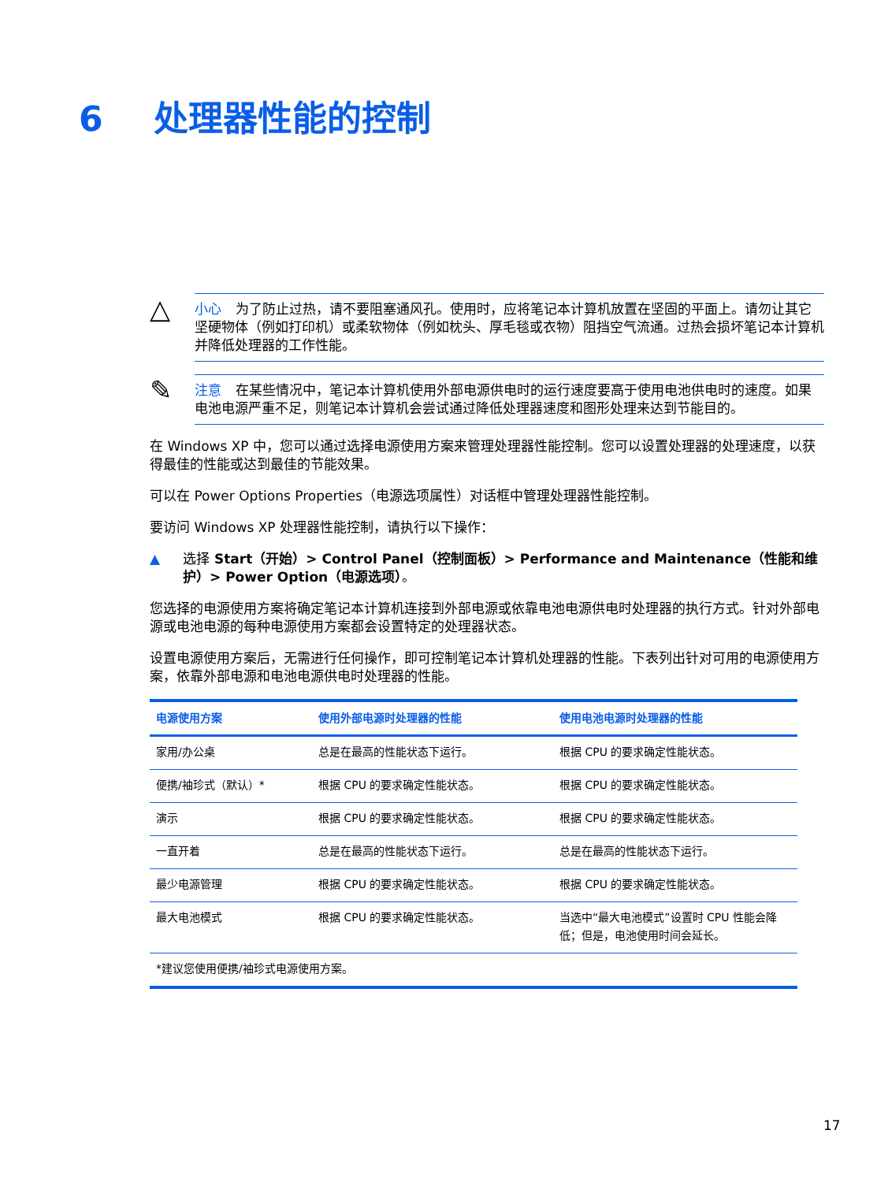6 处理器性能的控制
△
小心 为了防止过热，请不要阻塞通风孔。使用时，应将笔记本计算机放置在坚固的平面上。请勿让其它坚硬物体（例如打印机）或柔软物体（例如枕头、厚毛毯或衣物）阻挡空气流通。过热会损坏笔记本计算机并降低处理器的工作性能。
✎
注意 在某些情况中，笔记本计算机使用外部电源供电时的运行速度要高于使用电池供电时的速度。如果电池电源严重不足，则笔记本计算机会尝试通过降低处理器速度和图形处理来达到节能目的。
在 Windows XP 中，您可以通过选择电源使用方案来管理处理器性能控制。您可以设置处理器的处理速度，以获得最佳的性能或达到最佳的节能效果。
可以在 Power Options Properties（电源选项属性）对话框中管理处理器性能控制。
要访问 Windows XP 处理器性能控制，请执行以下操作：
▲ 选择 Start（开始）> Control Panel（控制面板）> Performance and Maintenance（性能和维护）> Power Option（电源选项）。
您选择的电源使用方案将确定笔记本计算机连接到外部电源或依靠电池电源供电时处理器的执行方式。针对外部电源或电池电源的每种电源使用方案都会设置特定的处理器状态。
设置电源使用方案后，无需进行任何操作，即可控制笔记本计算机处理器的性能。下表列出针对可用的电源使用方案，依靠外部电源和电池电源供电时处理器的性能。
| 电源使用方案 | 使用外部电源时处理器的性能 | 使用电池电源时处理器的性能 |
| --- | --- | --- |
| 家用/办公桌 | 总是在最高的性能状态下运行。 | 根据 CPU 的要求确定性能状态。 |
| 便携/袖珍式（默认）* | 根据 CPU 的要求确定性能状态。 | 根据 CPU 的要求确定性能状态。 |
| 演示 | 根据 CPU 的要求确定性能状态。 | 根据 CPU 的要求确定性能状态。 |
| 一直开着 | 总是在最高的性能状态下运行。 | 总是在最高的性能状态下运行。 |
| 最少电源管理 | 根据 CPU 的要求确定性能状态。 | 根据 CPU 的要求确定性能状态。 |
| 最大电池模式 | 根据 CPU 的要求确定性能状态。 | 当选中“最大电池模式”设置时 CPU 性能会降低；但是，电池使用时间会延长。 |
| *建议您使用便携/袖珍式电源使用方案。 | | |
17